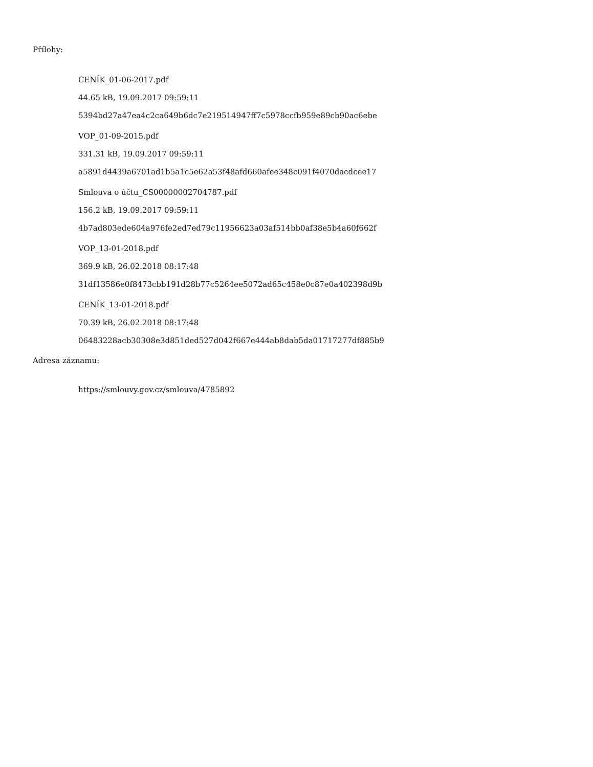Přílohy:
CENÍK_01-06-2017.pdf
44.65 kB, 19.09.2017 09:59:11
5394bd27a47ea4c2ca649b6dc7e219514947ff7c5978ccfb959e89cb90ac6ebe
VOP_01-09-2015.pdf
331.31 kB, 19.09.2017 09:59:11
a5891d4439a6701ad1b5a1c5e62a53f48afd660afee348c091f4070dacdcee17
Smlouva o účtu_CS00000002704787.pdf
156.2 kB, 19.09.2017 09:59:11
4b7ad803ede604a976fe2ed7ed79c11956623a03af514bb0af38e5b4a60f662f
VOP_13-01-2018.pdf
369.9 kB, 26.02.2018 08:17:48
31df13586e0f8473cbb191d28b77c5264ee5072ad65c458e0c87e0a402398d9b
CENÍK_13-01-2018.pdf
70.39 kB, 26.02.2018 08:17:48
06483228acb30308e3d851ded527d042f667e444ab8dab5da01717277df885b9
Adresa záznamu:
https://smlouvy.gov.cz/smlouva/4785892